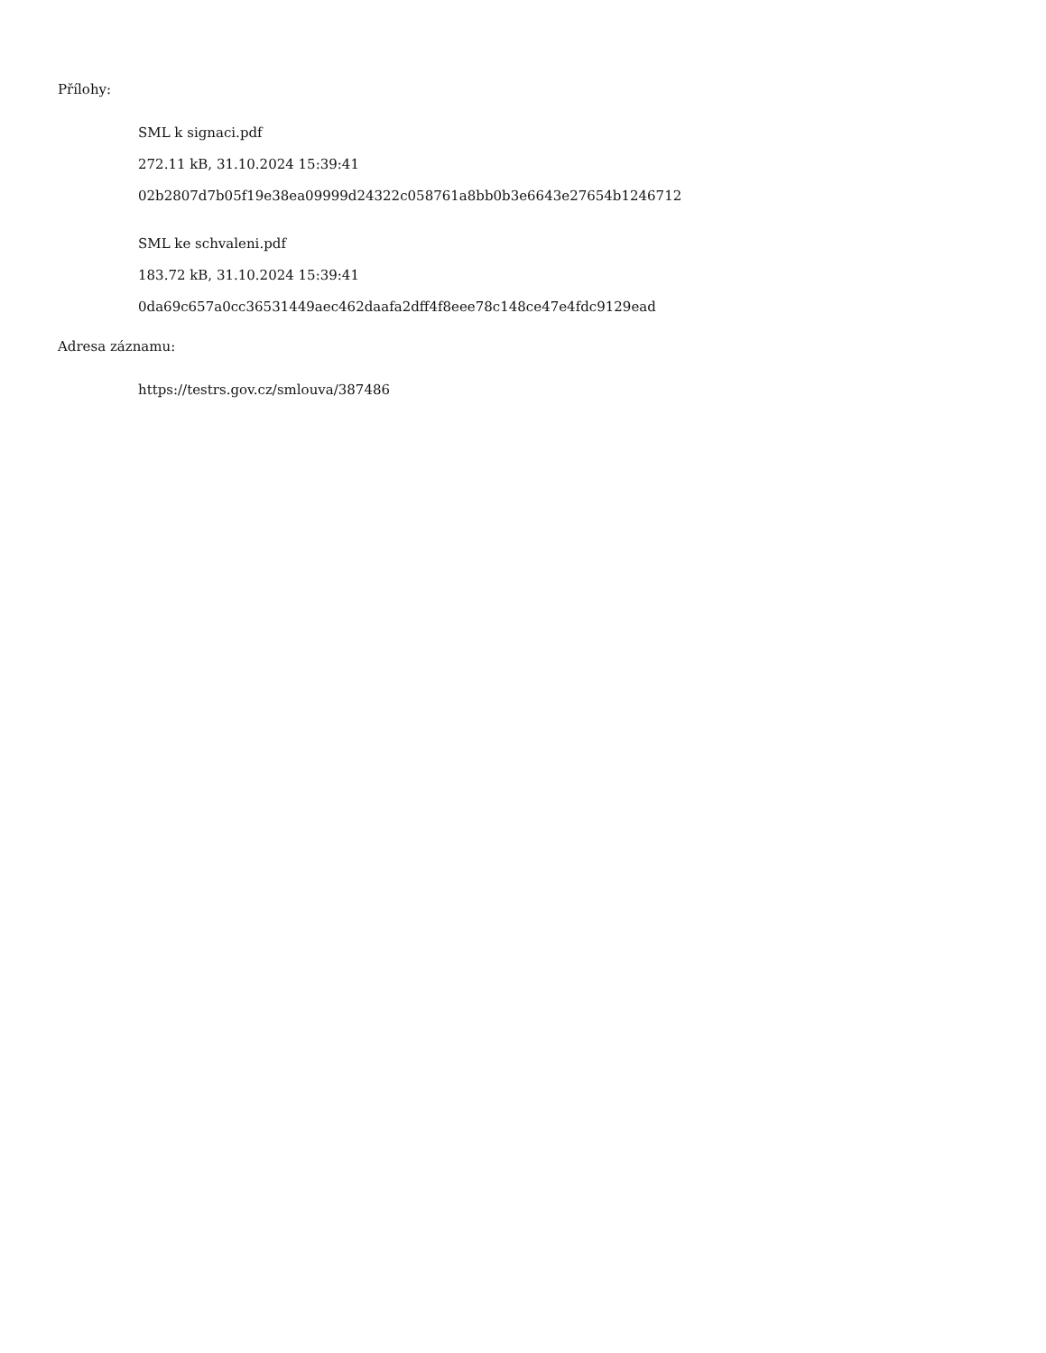Přílohy:
SML k signaci.pdf
272.11 kB, 31.10.2024 15:39:41
02b2807d7b05f19e38ea09999d24322c058761a8bb0b3e6643e27654b1246712
SML ke schvaleni.pdf
183.72 kB, 31.10.2024 15:39:41
0da69c657a0cc36531449aec462daafa2dff4f8eee78c148ce47e4fdc9129ead
Adresa záznamu:
https://testrs.gov.cz/smlouva/387486